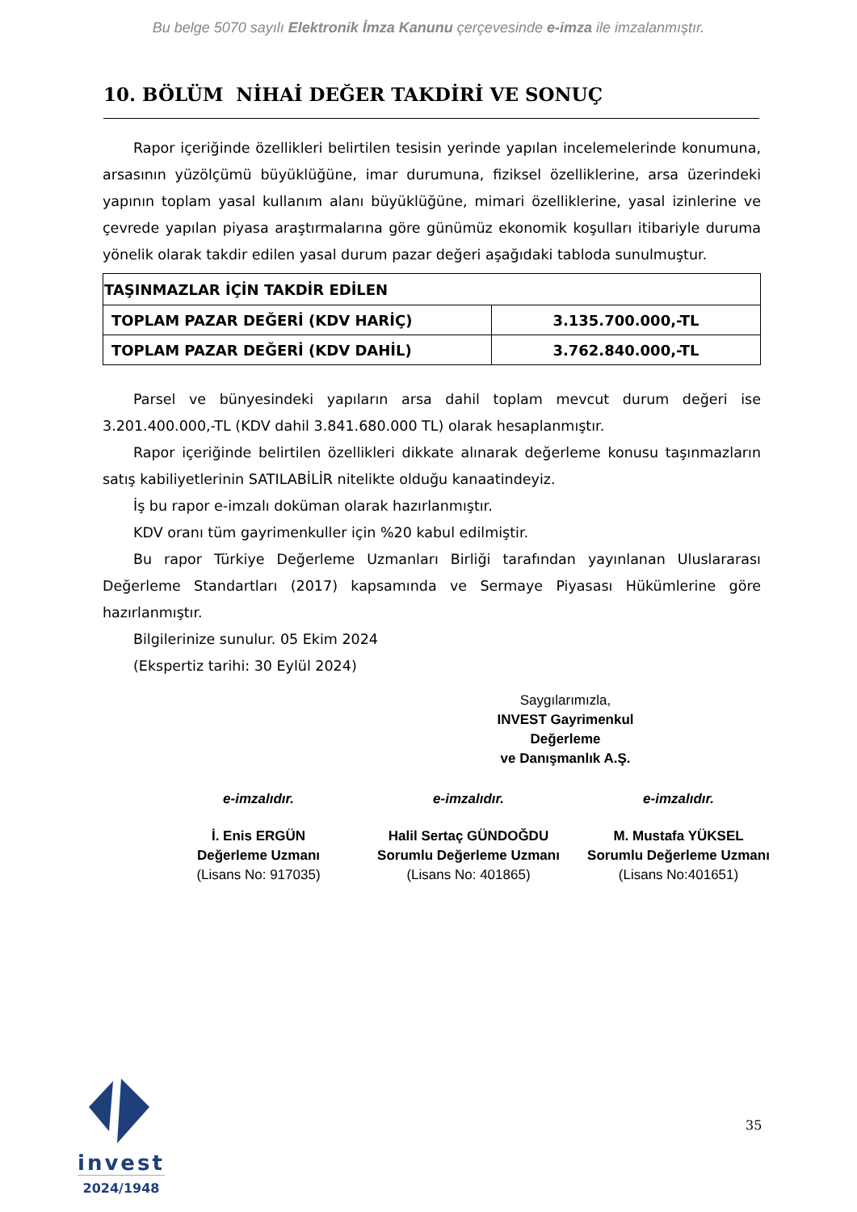Bu belge 5070 sayılı Elektronik İmza Kanunu çerçevesinde e-imza ile imzalanmıştır.
10. BÖLÜM NİHAİ DEĞER TAKDİRİ VE SONUÇ
Rapor içeriğinde özellikleri belirtilen tesisin yerinde yapılan incelemelerinde konumuna, arsasının yüzölçümü büyüklüğüne, imar durumuna, fiziksel özelliklerine, arsa üzerindeki yapının toplam yasal kullanım alanı büyüklüğüne, mimari özelliklerine, yasal izinlerine ve çevrede yapılan piyasa araştırmalarına göre günümüz ekonomik koşulları itibariyle duruma yönelik olarak takdir edilen yasal durum pazar değeri aşağıdaki tabloda sunulmuştur.
| TAŞINMAZLAR İÇİN TAKDİR EDİLEN | |
| --- | --- |
| TOPLAM PAZAR DEĞERİ (KDV HARİÇ) | 3.135.700.000,-TL |
| TOPLAM PAZAR DEĞERİ (KDV DAHİL) | 3.762.840.000,-TL |
Parsel ve bünyesindeki yapıların arsa dahil toplam mevcut durum değeri ise 3.201.400.000,-TL (KDV dahil 3.841.680.000 TL) olarak hesaplanmıştır.
Rapor içeriğinde belirtilen özellikleri dikkate alınarak değerleme konusu taşınmazların satış kabiliyetlerinin SATILABİLİR nitelikte olduğu kanaatindeyiz.
İş bu rapor e-imzalı doküman olarak hazırlanmıştır.
KDV oranı tüm gayrimenkuller için %20 kabul edilmiştir.
Bu rapor Türkiye Değerleme Uzmanları Birliği tarafından yayınlanan Uluslararası Değerleme Standartları (2017) kapsamında ve Sermaye Piyasası Hükümlerine göre hazırlanmıştır.
Bilgilerinize sunulur. 05 Ekim 2024
(Ekspertiz tarihi: 30 Eylül 2024)
Saygılarımızla,
INVEST Gayrimenkul Değerleme
ve Danışmanlık A.Ş.
e-imzalıdır. e-imzalıdır. e-imzalıdır.
İ. Enis ERGÜN
Değerleme Uzmanı
(Lisans No: 917035)
Halil Sertaç GÜNDOĞDU
Sorumlu Değerleme Uzmanı
(Lisans No: 401865)
M. Mustafa YÜKSEL
Sorumlu Değerleme Uzmanı
(Lisans No:401651)
invest
2024/1948
35